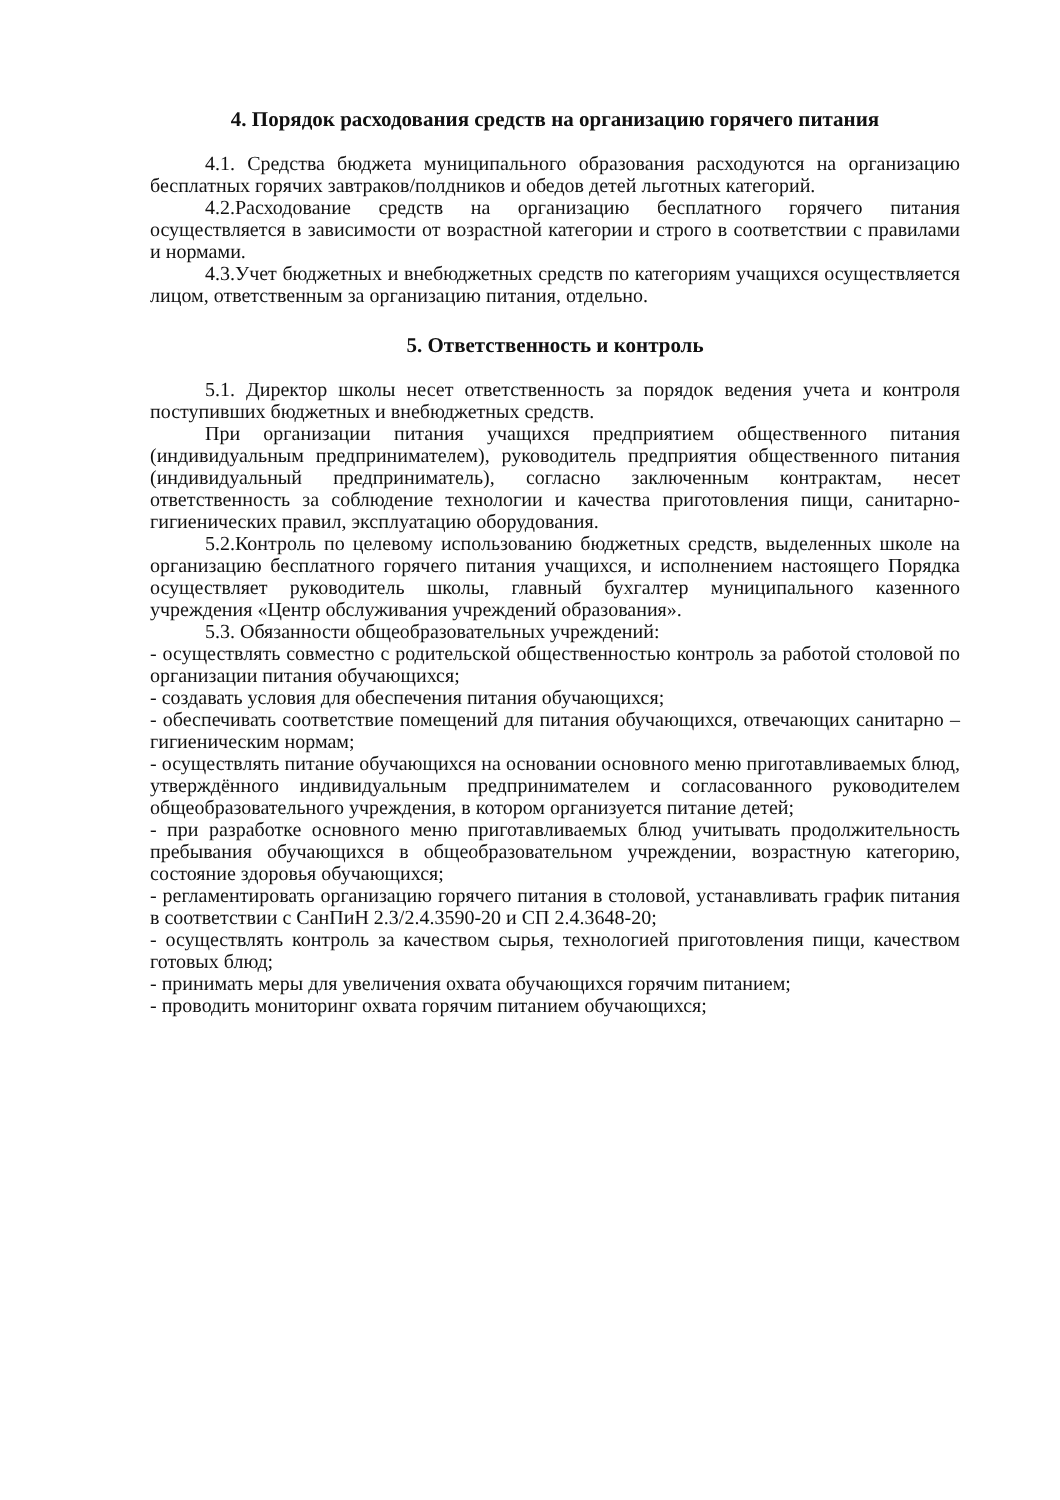4. Порядок расходования средств на организацию горячего питания
4.1. Средства бюджета муниципального образования расходуются на организацию бесплатных горячих завтраков/полдников и обедов детей льготных категорий.
4.2.Расходование средств на организацию бесплатного горячего питания осуществляется в зависимости от возрастной категории и строго в соответствии с правилами и нормами.
4.3.Учет бюджетных и внебюджетных средств по категориям учащихся осуществляется лицом, ответственным за организацию питания, отдельно.
5. Ответственность и контроль
5.1. Директор школы несет ответственность за порядок ведения учета и контроля поступивших бюджетных и внебюджетных средств.
При организации питания учащихся предприятием общественного питания (индивидуальным предпринимателем), руководитель предприятия общественного питания (индивидуальный предприниматель), согласно заключенным контрактам, несет ответственность за соблюдение технологии и качества приготовления пищи, санитарно-гигиенических правил, эксплуатацию оборудования.
5.2.Контроль по целевому использованию бюджетных средств, выделенных школе на организацию бесплатного горячего питания учащихся, и исполнением настоящего Порядка осуществляет руководитель школы, главный бухгалтер муниципального казенного учреждения «Центр обслуживания учреждений образования».
5.3. Обязанности общеобразовательных учреждений:
- осуществлять совместно с родительской общественностью контроль за работой столовой по организации питания обучающихся;
- создавать условия для обеспечения питания обучающихся;
- обеспечивать соответствие помещений для питания обучающихся, отвечающих санитарно – гигиеническим нормам;
- осуществлять питание обучающихся на основании основного меню приготавливаемых блюд, утверждённого индивидуальным предпринимателем и согласованного руководителем общеобразовательного учреждения, в котором организуется питание детей;
- при разработке основного меню приготавливаемых блюд учитывать продолжительность пребывания обучающихся в общеобразовательном учреждении, возрастную категорию, состояние здоровья обучающихся;
- регламентировать организацию горячего питания в столовой, устанавливать график питания в соответствии с СанПиН 2.3/2.4.3590-20 и СП 2.4.3648-20;
- осуществлять контроль за качеством сырья, технологией приготовления пищи, качеством готовых блюд;
- принимать меры для увеличения охвата обучающихся горячим питанием;
- проводить мониторинг охвата горячим питанием обучающихся;